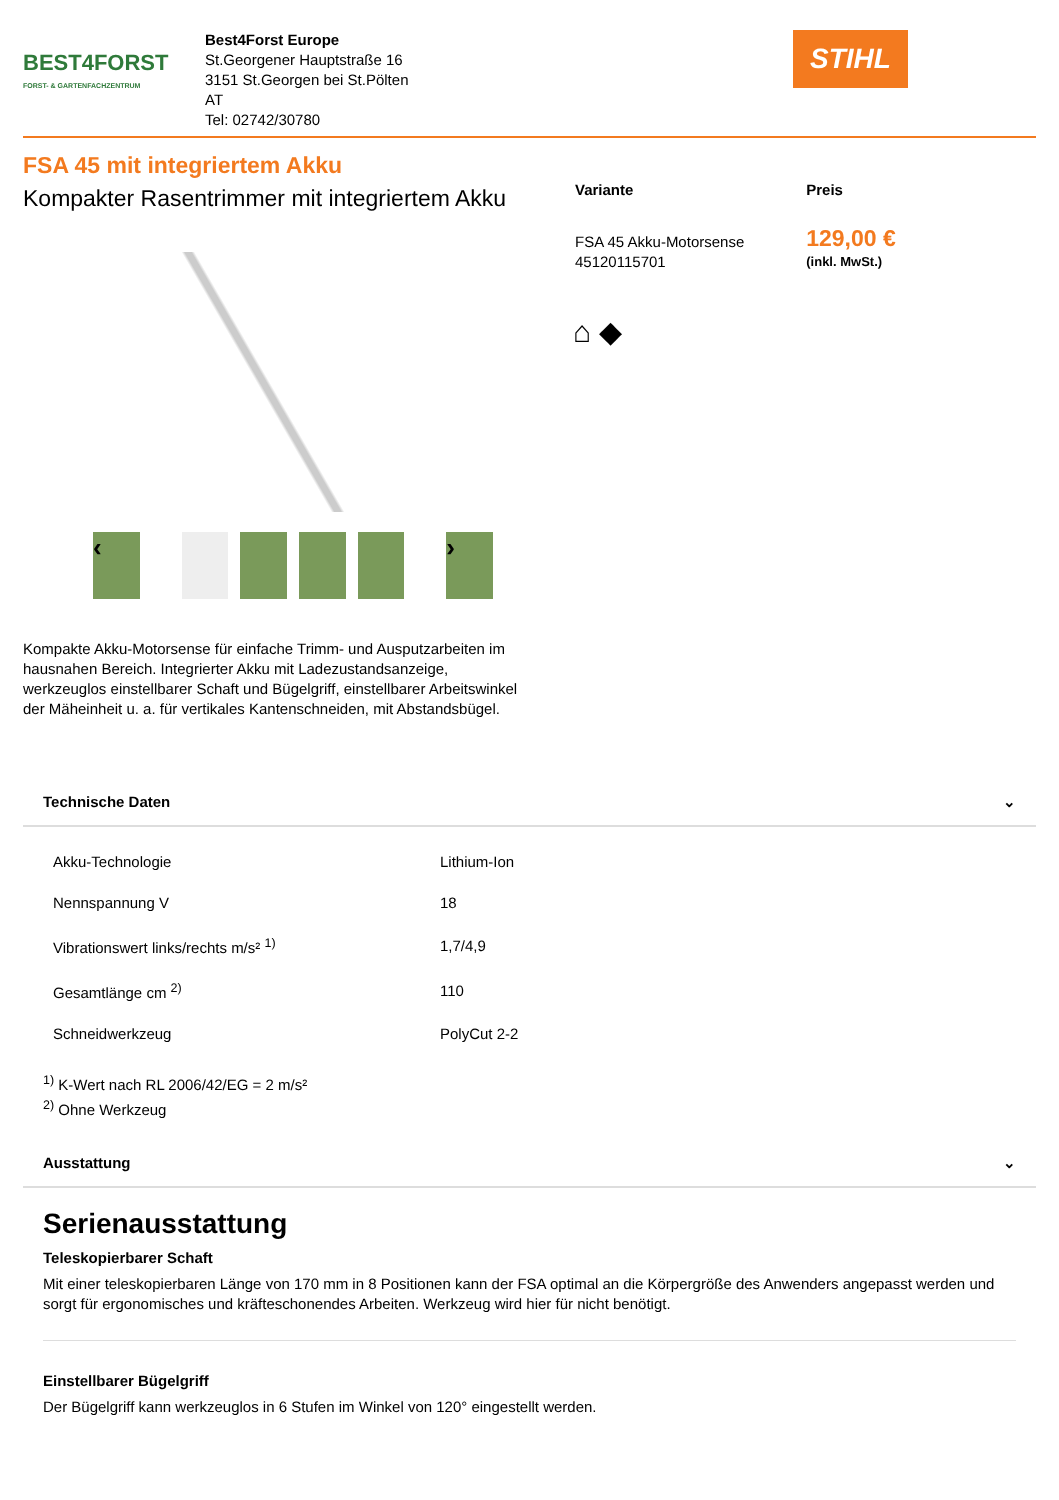BEST4FORST
FORST- & GARTENFACHZENTRUM
Best4Forst Europe
St.Georgener Hauptstraße 16
3151 St.Georgen bei St.Pölten
AT
Tel: 02742/30780
STIHL
FSA 45 mit integriertem Akku
Kompakter Rasentrimmer mit integriertem Akku
‹ ›
Kompakte Akku-Motorsense für einfache Trimm- und Ausputzarbeiten im hausnahen Bereich. Integrierter Akku mit Ladezustandsanzeige, werkzeuglos einstellbarer Schaft und Bügelgriff, einstellbarer Arbeitswinkel der Mäheinheit u. a. für vertikales Kantenschneiden, mit Abstandsbügel.
| Variante | Preis |
| FSA 45 Akku-Motorsense 45120115701 | 129,00 € (inkl. MwSt.) |
⌂ ◆
Technische Daten ⌄
| Akku-Technologie | Lithium-Ion |
| Nennspannung V | 18 |
| Vibrationswert links/rechts m/s² <sup>1)</sup> | 1,7/4,9 |
| Gesamtlänge cm <sup>2)</sup> | 110 |
| Schneidwerkzeug | PolyCut 2-2 |
<sup>1)</sup> K-Wert nach RL 2006/42/EG = 2 m/s²
<sup>2)</sup> Ohne Werkzeug
Ausstattung ⌄
Serienausstattung
Teleskopierbarer Schaft
Mit einer teleskopierbaren Länge von 170 mm in 8 Positionen kann der FSA optimal an die Körpergröße des Anwenders angepasst werden und sorgt für ergonomisches und kräfteschonendes Arbeiten. Werkzeug wird hier für nicht benötigt.
Einstellbarer Bügelgriff
Der Bügelgriff kann werkzeuglos in 6 Stufen im Winkel von 120° eingestellt werden.